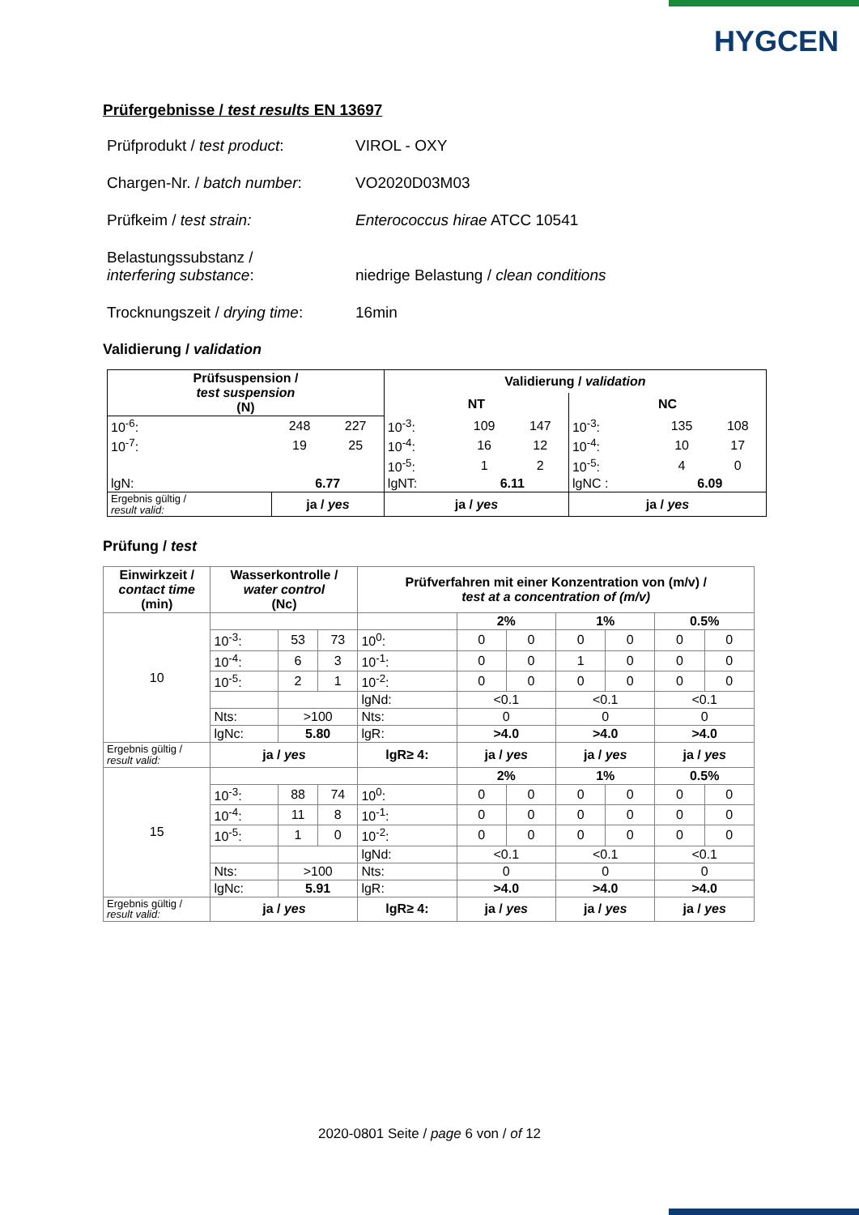HYGCEN
Prüfergebnisse / test results EN 13697
| Prüfprodukt / test product : | VIROL - OXY |
| Chargen-Nr. / batch number : | VO2020D03M03 |
| Prüfkeim / test strain: | Enterococcus hirae ATCC 10541 |
| Belastungssubstanz / interfering substance : | niedrige Belastung / clean conditions |
| Trocknungszeit / drying time : | 16min |
Validierung / validation
| Prüfsuspension / test suspension (N) | | | Validierung / validation | | | | | |
| --- | --- | --- | --- | --- | --- | --- | --- | --- |
| | | | NT | | | NC | | |
| 10<sup>-6</sup>: | 248 | 227 | 10<sup>-3</sup>: | 109 | 147 | 10<sup>-3</sup>: | 135 | 108 |
| 10<sup>-7</sup>: | 19 | 25 | 10<sup>-4</sup>: | 16 | 12 | 10<sup>-4</sup>: | 10 | 17 |
| | | | 10<sup>-5</sup>: | 1 | 2 | 10<sup>-5</sup>: | 4 | 0 |
| lgN: | 6.77 | | lgNT: | 6.11 | | lgNC : | 6.09 | |
| Ergebnis gültig / result valid: | ja / yes | | ja / yes | | | ja / yes | | |
Prüfung / test
| Einwirkzeit / contact time (min) | Wasserkontrolle / water control (Nc) | | | Prüfverfahren mit einer Konzentration von (m/v) / test at a concentration of (m/v) | | | | | | |
| --- | --- | --- | --- | --- | --- | --- | --- | --- | --- | --- |
| 10 | | | | | 2% | | 1% | | 0.5% | |
| | 10<sup>-3</sup>: | 53 | 73 | 10<sup>0</sup>: | 0 | 0 | 0 | 0 | 0 | 0 |
| | 10<sup>-4</sup>: | 6 | 3 | 10<sup>-1</sup>: | 0 | 0 | 1 | 0 | 0 | 0 |
| | 10<sup>-5</sup>: | 2 | 1 | 10<sup>-2</sup>: | 0 | 0 | 0 | 0 | 0 | 0 |
| | | | | lgNd: | <0.1 | | <0.1 | | <0.1 | |
| | Nts: | >100 | | Nts: | 0 | | 0 | | 0 | |
| | lgNc: | 5.80 | | lgR: | >4.0 | | >4.0 | | >4.0 | |
| Ergebnis gültig / result valid: | ja / yes | | | lgR≥ 4: | ja / yes | | ja / yes | | ja / yes | |
| 15 | | | | | 2% | | 1% | | 0.5% | |
| | 10<sup>-3</sup>: | 88 | 74 | 10<sup>0</sup>: | 0 | 0 | 0 | 0 | 0 | 0 |
| | 10<sup>-4</sup>: | 11 | 8 | 10<sup>-1</sup>: | 0 | 0 | 0 | 0 | 0 | 0 |
| | 10<sup>-5</sup>: | 1 | 0 | 10<sup>-2</sup>: | 0 | 0 | 0 | 0 | 0 | 0 |
| | | | | lgNd: | <0.1 | | <0.1 | | <0.1 | |
| | Nts: | >100 | | Nts: | 0 | | 0 | | 0 | |
| | lgNc: | 5.91 | | lgR: | >4.0 | | >4.0 | | >4.0 | |
| Ergebnis gültig / result valid: | ja / yes | | | lgR≥ 4: | ja / yes | | ja / yes | | ja / yes | |
2020-0801 Seite / page 6 von / of 12